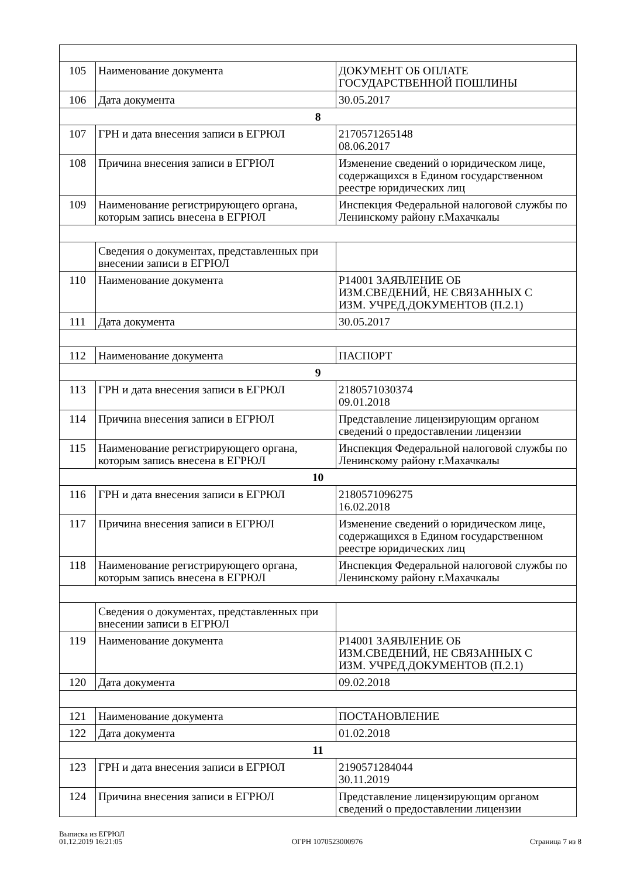| 105 | Наименование документа | ДОКУМЕНТ ОБ ОПЛАТЕ ГОСУДАРСТВЕННОЙ ПОШЛИНЫ |
| 106 | Дата документа | 30.05.2017 |
| 8 | | |
| 107 | ГРН и дата внесения записи в ЕГРЮЛ | 2170571265148 08.06.2017 |
| 108 | Причина внесения записи в ЕГРЮЛ | Изменение сведений о юридическом лице, содержащихся в Едином государственном реестре юридических лиц |
| 109 | Наименование регистрирующего органа, которым запись внесена в ЕГРЮЛ | Инспекция Федеральной налоговой службы по Ленинскому району г.Махачкалы |
| | Сведения о документах, представленных при внесении записи в ЕГРЮЛ | |
| 110 | Наименование документа | Р14001 ЗАЯВЛЕНИЕ ОБ ИЗМ.СВЕДЕНИЙ, НЕ СВЯЗАННЫХ С ИЗМ. УЧРЕД.ДОКУМЕНТОВ (П.2.1) |
| 111 | Дата документа | 30.05.2017 |
| 112 | Наименование документа | ПАСПОРТ |
| 9 | | |
| 113 | ГРН и дата внесения записи в ЕГРЮЛ | 2180571030374 09.01.2018 |
| 114 | Причина внесения записи в ЕГРЮЛ | Представление лицензирующим органом сведений о предоставлении лицензии |
| 115 | Наименование регистрирующего органа, которым запись внесена в ЕГРЮЛ | Инспекция Федеральной налоговой службы по Ленинскому району г.Махачкалы |
| 10 | | |
| 116 | ГРН и дата внесения записи в ЕГРЮЛ | 2180571096275 16.02.2018 |
| 117 | Причина внесения записи в ЕГРЮЛ | Изменение сведений о юридическом лице, содержащихся в Едином государственном реестре юридических лиц |
| 118 | Наименование регистрирующего органа, которым запись внесена в ЕГРЮЛ | Инспекция Федеральной налоговой службы по Ленинскому району г.Махачкалы |
| | Сведения о документах, представленных при внесении записи в ЕГРЮЛ | |
| 119 | Наименование документа | Р14001 ЗАЯВЛЕНИЕ ОБ ИЗМ.СВЕДЕНИЙ, НЕ СВЯЗАННЫХ С ИЗМ. УЧРЕД.ДОКУМЕНТОВ (П.2.1) |
| 120 | Дата документа | 09.02.2018 |
| 121 | Наименование документа | ПОСТАНОВЛЕНИЕ |
| 122 | Дата документа | 01.02.2018 |
| 11 | | |
| 123 | ГРН и дата внесения записи в ЕГРЮЛ | 2190571284044 30.11.2019 |
| 124 | Причина внесения записи в ЕГРЮЛ | Представление лицензирующим органом сведений о предоставлении лицензии |
Выписка из ЕГРЮЛ
01.12.2019 16:21:05
ОГРН 1070523000976
Страница 7 из 8